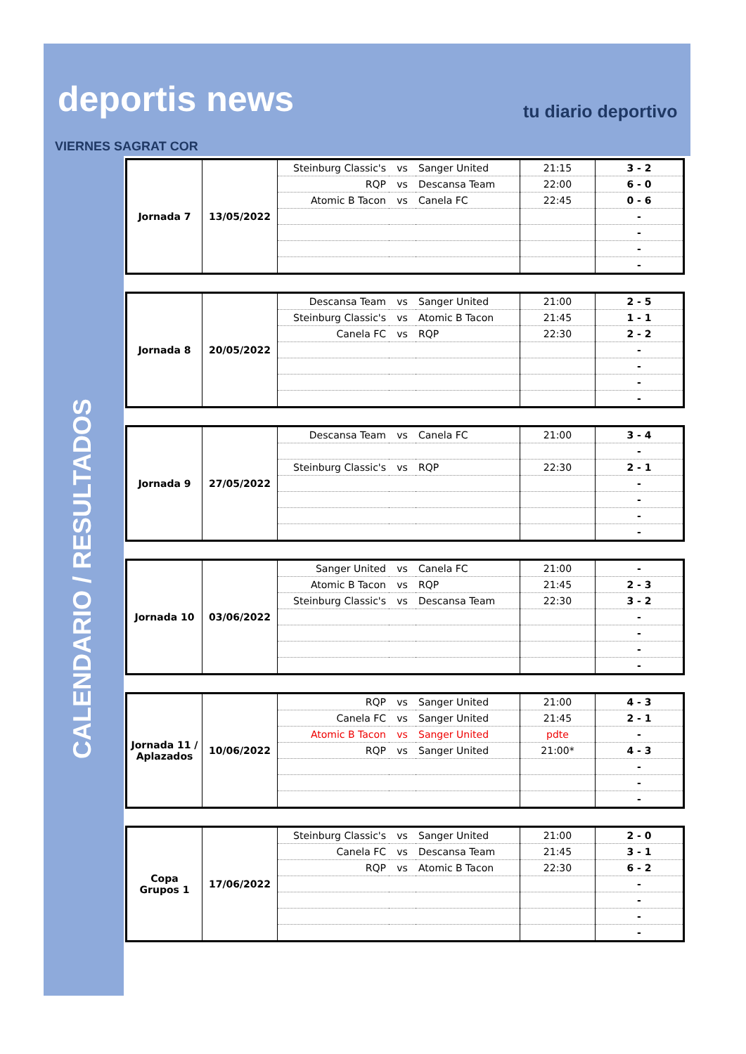deportis news tu diario deportivo
VIERNES SAGRAT COR
CALENDARIO / RESULTADOS
| Jornada 7 | 13/05/2022 | Steinburg Classic's | vs | Sanger United | 21:15 | 3 - 2 |
| | | RQP | vs | Descansa Team | 22:00 | 6 - 0 |
| | | Atomic B Tacon | vs | Canela FC | 22:45 | 0 - 6 |
| | | | | | | - |
| | | | | | | - |
| | | | | | | - |
| | | | | | | - |
| Jornada 8 | 20/05/2022 | Descansa Team | vs | Sanger United | 21:00 | 2 - 5 |
| | | Steinburg Classic's | vs | Atomic B Tacon | 21:45 | 1 - 1 |
| | | Canela FC | vs | RQP | 22:30 | 2 - 2 |
| | | | | | | - |
| | | | | | | - |
| | | | | | | - |
| | | | | | | - |
| Jornada 9 | 27/05/2022 | Descansa Team | vs | Canela FC | 21:00 | 3 - 4 |
| | | | | | | - |
| | | Steinburg Classic's | vs | RQP | 22:30 | 2 - 1 |
| | | | | | | - |
| | | | | | | - |
| | | | | | | - |
| | | | | | | - |
| Jornada 10 | 03/06/2022 | Sanger United | vs | Canela FC | 21:00 | - |
| | | Atomic B Tacon | vs | RQP | 21:45 | 2 - 3 |
| | | Steinburg Classic's | vs | Descansa Team | 22:30 | 3 - 2 |
| | | | | | | - |
| | | | | | | - |
| | | | | | | - |
| | | | | | | - |
| Jornada 11 / Aplazados | 10/06/2022 | RQP | vs | Sanger United | 21:00 | 4 - 3 |
| | | Canela FC | vs | Sanger United | 21:45 | 2 - 1 |
| | | Atomic B Tacon | vs | Sanger United | pdte | - |
| | | RQP | vs | Sanger United | 21:00* | 4 - 3 |
| | | | | | | - |
| | | | | | | - |
| | | | | | | - |
| Copa Grupos 1 | 17/06/2022 | Steinburg Classic's | vs | Sanger United | 21:00 | 2 - 0 |
| | | Canela FC | vs | Descansa Team | 21:45 | 3 - 1 |
| | | RQP | vs | Atomic B Tacon | 22:30 | 6 - 2 |
| | | | | | | - |
| | | | | | | - |
| | | | | | | - |
| | | | | | | - |